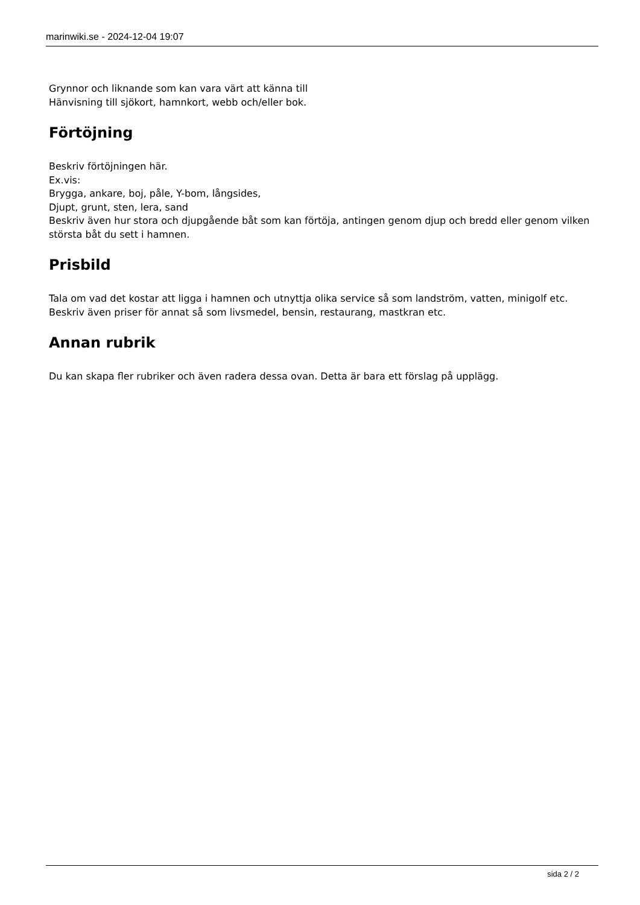marinwiki.se - 2024-12-04 19:07
Grynnor och liknande som kan vara värt att känna till
Hänvisning till sjökort, hamnkort, webb och/eller bok.
Förtöjning
Beskriv förtöjningen här.
Ex.vis:
Brygga, ankare, boj, påle, Y-bom, långsides,
Djupt, grunt, sten, lera, sand
Beskriv även hur stora och djupgående båt som kan förtöja, antingen genom djup och bredd eller genom vilken största båt du sett i hamnen.
Prisbild
Tala om vad det kostar att ligga i hamnen och utnyttja olika service så som landström, vatten, minigolf etc.
Beskriv även priser för annat så som livsmedel, bensin, restaurang, mastkran etc.
Annan rubrik
Du kan skapa fler rubriker och även radera dessa ovan. Detta är bara ett förslag på upplägg.
sida 2 / 2